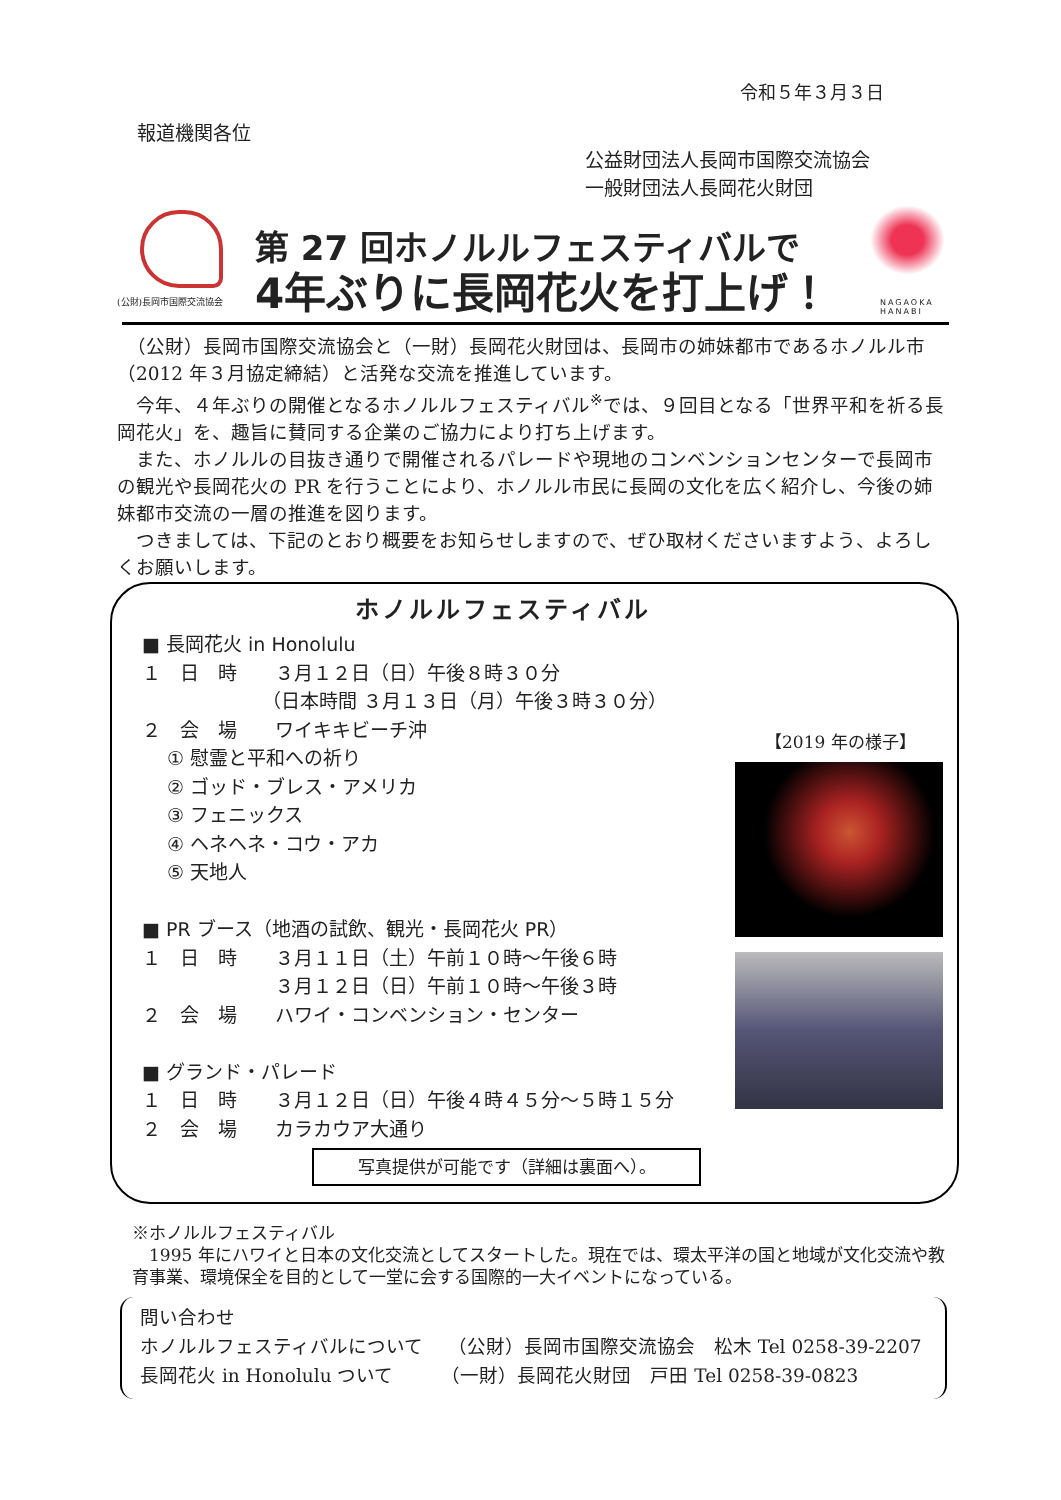令和５年３月３日
報道機関各位
公益財団法人長岡市国際交流協会
一般財団法人長岡花火財団
(公財)長岡市国際交流協会
第 27 回ホノルルフェスティバルで
4年ぶりに長岡花火を打上げ！
NAGAOKA
HANABI
　（公財）長岡市国際交流協会と（一財）長岡花火財団は、長岡市の姉妹都市であるホノルル市（2012 年３月協定締結）と活発な交流を推進しています。
　今年、４年ぶりの開催となるホノルルフェスティバル<sup>※</sup>では、９回目となる「世界平和を祈る長岡花火」を、趣旨に賛同する企業のご協力により打ち上げます。
　また、ホノルルの目抜き通りで開催されるパレードや現地のコンベンションセンターで長岡市の観光や長岡花火の PR を行うことにより、ホノルル市民に長岡の文化を広く紹介し、今後の姉妹都市交流の一層の推進を図ります。
　つきましては、下記のとおり概要をお知らせしますので、ぜひ取材くださいますよう、よろしくお願いします。
ホノルルフェスティバル
■ 長岡花火 in Honolulu １　日　時　　３月１２日（日）午後８時３０分 　　　　　　 （日本時間 ３月１３日（月）午後３時３０分） ２　会　場　　ワイキキビーチ沖 　 ① 慰霊と平和への祈り 　 ② ゴッド・ブレス・アメリカ 　 ③ フェニックス 　 ④ ヘネヘネ・コウ・アカ 　 ⑤ 天地人 ■ PR ブース（地酒の試飲、観光・長岡花火 PR） １　日　時　　３月１１日（土）午前１０時～午後６時 　　　　　　　３月１２日（日）午前１０時～午後３時 ２　会　場　　ハワイ・コンベンション・センター ■ グランド・パレード １　日　時　　３月１２日（日）午後４時４５分～５時１５分 ２　会　場　　カラカウア大通り
【2019 年の様子】
写真提供が可能です（詳細は裏面へ）。
※ホノルルフェスティバル
　1995 年にハワイと日本の文化交流としてスタートした。現在では、環太平洋の国と地域が文化交流や教育事業、環境保全を目的として一堂に会する国際的一大イベントになっている。
問い合わせ ホノルルフェスティバルについて　 （公財）長岡市国際交流協会　松木 Tel 0258-39-2207 長岡花火 in Honolulu ついて　　　（一財）長岡花火財団　戸田 Tel 0258-39-0823